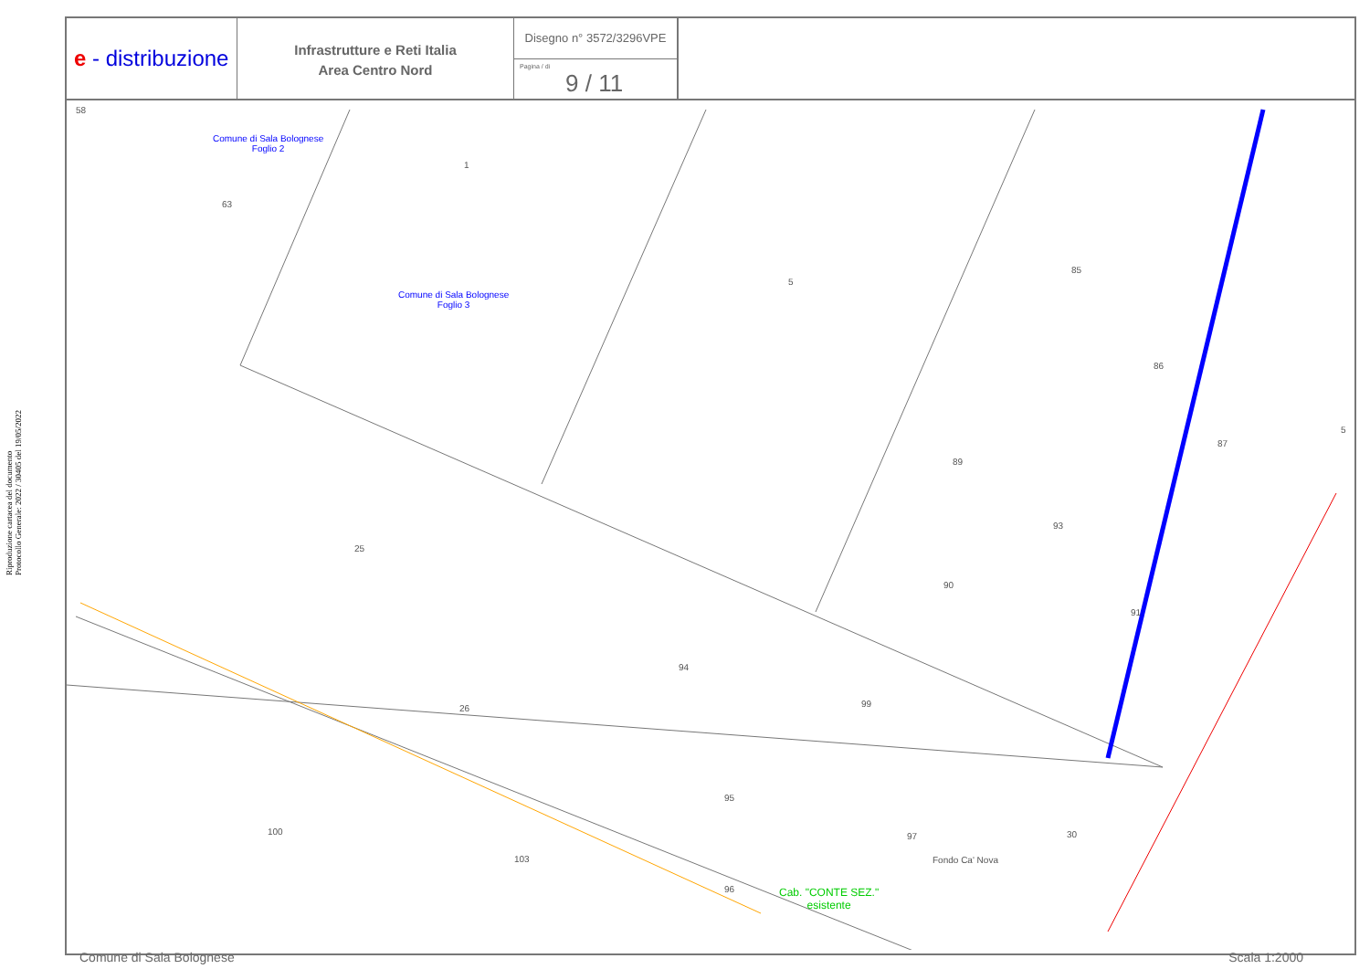Riproduzione cartacea del documento
Protocollo Generale: 2022 / 30405 del 19/05/2022
e - distribuzione
Infrastrutture e Reti Italia
Area Centro Nord
Disegno n° 3572/3296VPE
Pagina / di
9 / 11
58
Comune di Sala Bolognese
Foglio 2
63
1
Comune di Sala Bolognese
Foglio 3
5
85
86
89
93
87
5
25
90
91
94
26 99
95
100
103
97 30
Fondo Ca' Nova
96 Cab. "CONTE SEZ."
esistente
Comune di Sala Bolognese Scala 1:2000